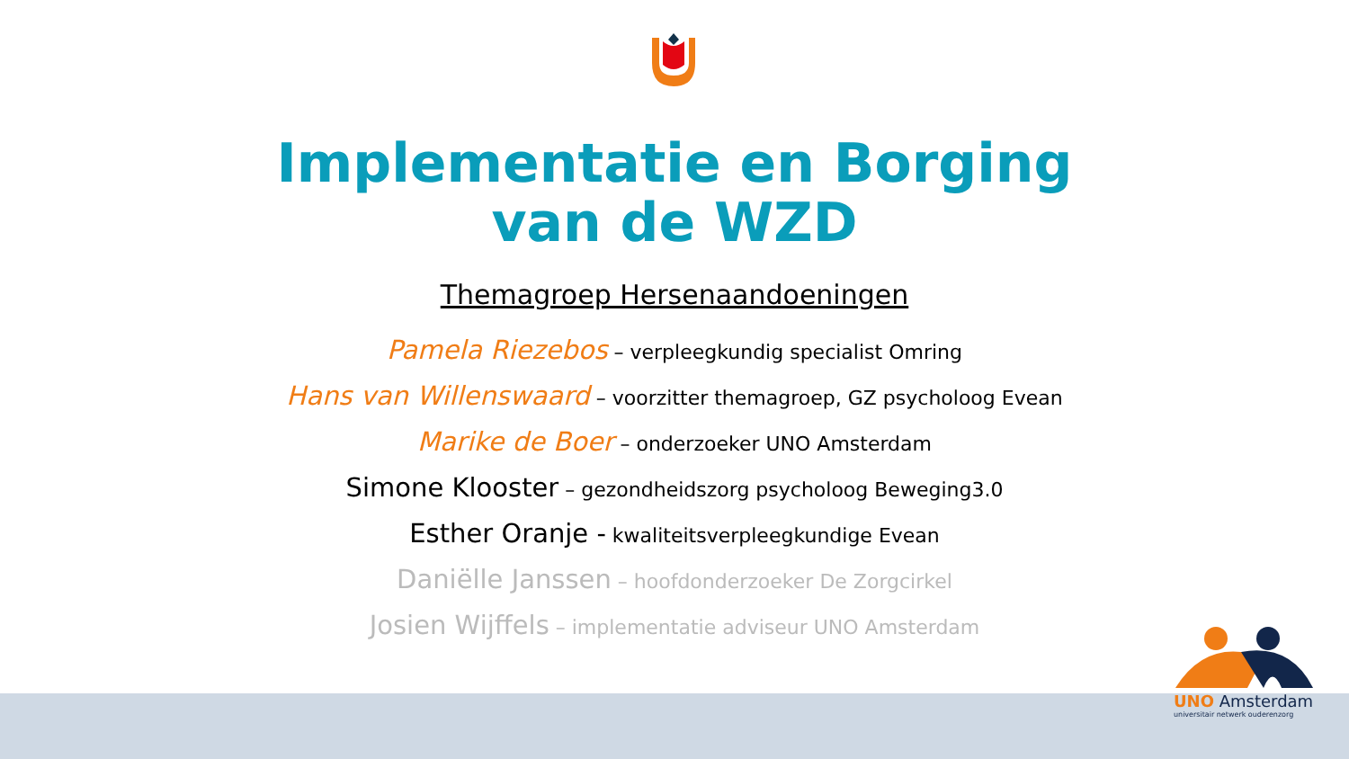Implementatie en Borging van de WZD
Themagroep Hersenaandoeningen
Pamela Riezebos – verpleegkundig specialist Omring
Hans van Willenswaard – voorzitter themagroep, GZ psycholoog Evean
Marike de Boer – onderzoeker UNO Amsterdam
Simone Klooster – gezondheidszorg psycholoog Beweging3.0
Esther Oranje - kwaliteitsverpleegkundige Evean
Daniëlle Janssen – hoofdonderzoeker De Zorgcirkel
Josien Wijffels – implementatie adviseur UNO Amsterdam
UNO Amsterdam
universitair netwerk ouderenzorg